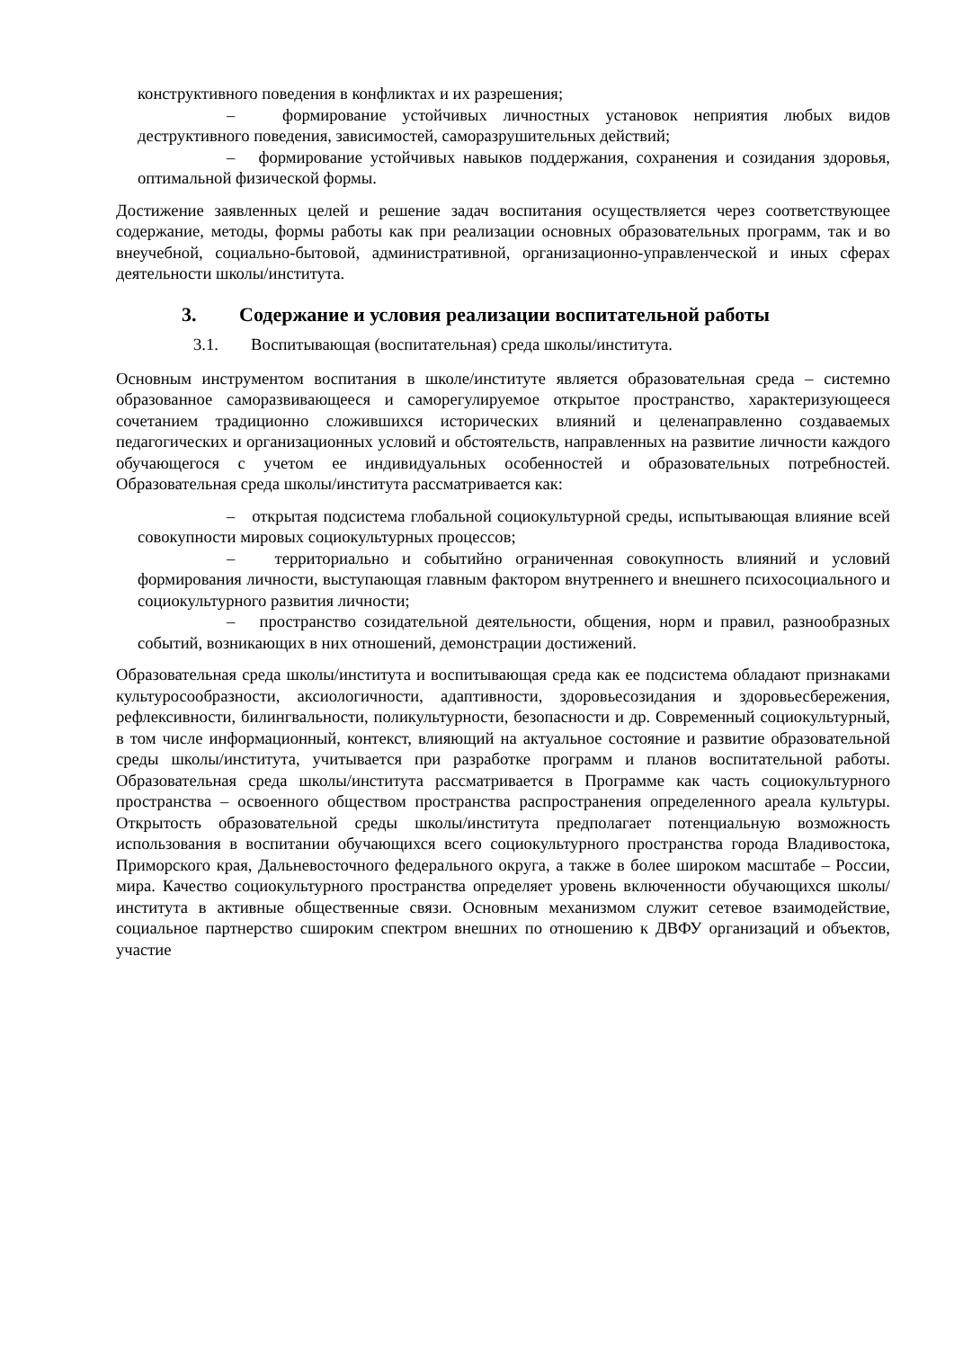конструктивного поведения в конфликтах и их разрешения;
– формирование устойчивых личностных установок неприятия любых видов деструктивного поведения, зависимостей, саморазрушительных действий;
– формирование устойчивых навыков поддержания, сохранения и созидания здоровья, оптимальной физической формы.
Достижение заявленных целей и решение задач воспитания осуществляется через соответствующее содержание, методы, формы работы как при реализации основных образовательных программ, так и во внеучебной, социально-бытовой, административной, организационно-управленческой и иных сферах деятельности школы/института.
3. Содержание и условия реализации воспитательной работы
3.1. Воспитывающая (воспитательная) среда школы/института.
Основным инструментом воспитания в школе/институте является образовательная среда – системно образованное саморазвивающееся и саморегулируемое открытое пространство, характеризующееся сочетанием традиционно сложившихся исторических влияний и целенаправленно создаваемых педагогических и организационных условий и обстоятельств, направленных на развитие личности каждого обучающегося с учетом ее индивидуальных особенностей и образовательных потребностей. Образовательная среда школы/института рассматривается как:
– открытая подсистема глобальной социокультурной среды, испытывающая влияние всей совокупности мировых социокультурных процессов;
– территориально и событийно ограниченная совокупность влияний и условий формирования личности, выступающая главным фактором внутреннего и внешнего психосоциального и социокультурного развития личности;
– пространство созидательной деятельности, общения, норм и правил, разнообразных событий, возникающих в них отношений, демонстрации достижений.
Образовательная среда школы/института и воспитывающая среда как ее подсистема обладают признаками культуросообразности, аксиологичности, адаптивности, здоровьесозидания и здоровьесбережения, рефлексивности, билингвальности, поликультурности, безопасности и др. Современный социокультурный, в том числе информационный, контекст, влияющий на актуальное состояние и развитие образовательной среды школы/института, учитывается при разработке программ и планов воспитательной работы. Образовательная среда школы/института рассматривается в Программе как часть социокультурного пространства – освоенного обществом пространства распространения определенного ареала культуры. Открытость образовательной среды школы/института предполагает потенциальную возможность использования в воспитании обучающихся всего социокультурного пространства города Владивостока, Приморского края, Дальневосточного федерального округа, а также в более широком масштабе – России, мира. Качество социокультурного пространства определяет уровень включенности обучающихся школы/института в активные общественные связи. Основным механизмом служит сетевое взаимодействие, социальное партнерство сшироким спектром внешних по отношению к ДВФУ организаций и объектов, участие